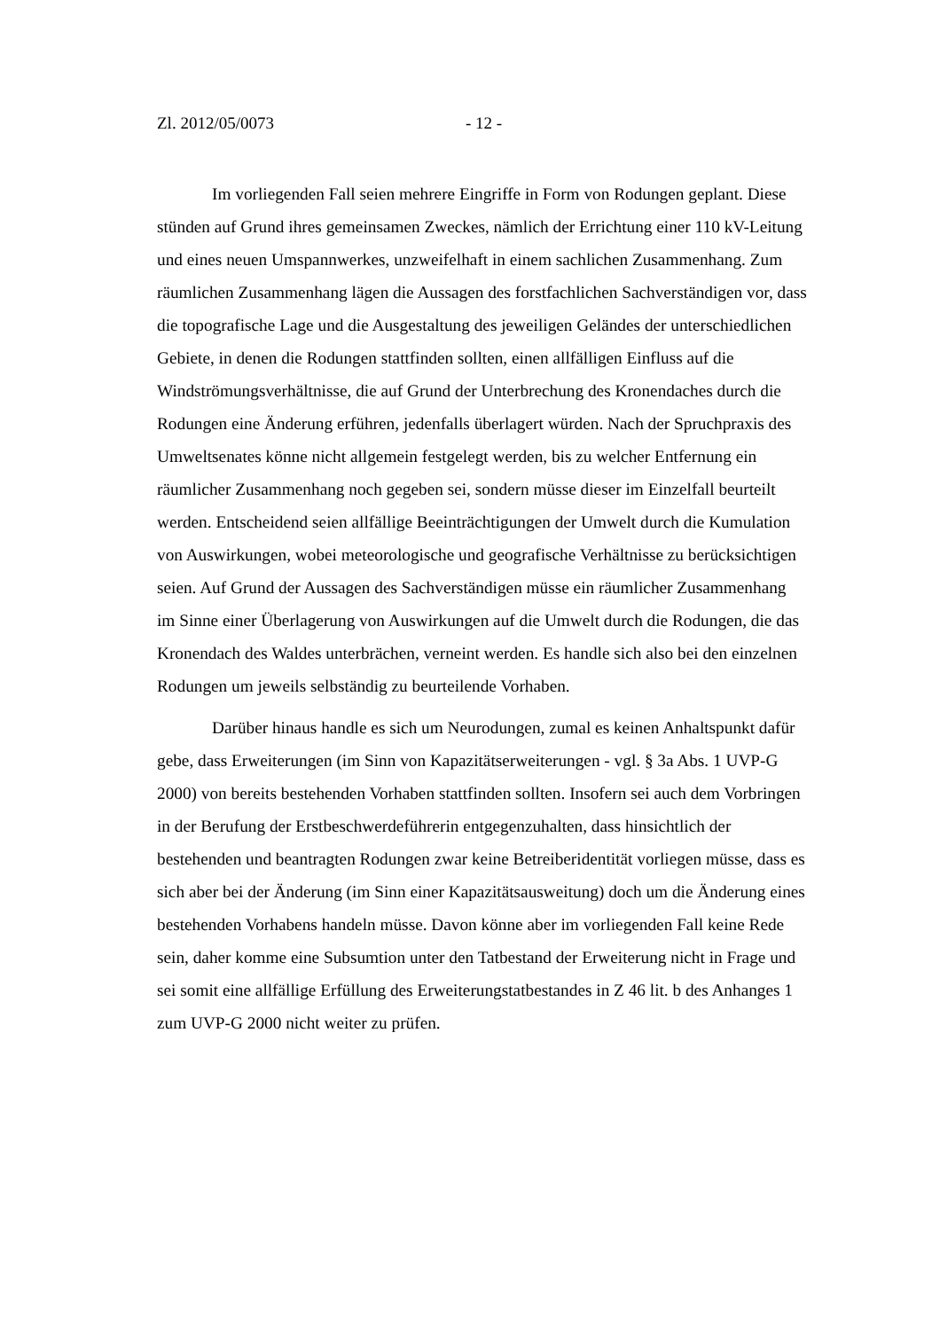Zl. 2012/05/0073 - 12 -
Im vorliegenden Fall seien mehrere Eingriffe in Form von Rodungen geplant. Diese stünden auf Grund ihres gemeinsamen Zweckes, nämlich der Errichtung einer 110 kV-Leitung und eines neuen Umspannwerkes, unzweifelhaft in einem sachlichen Zusammenhang. Zum räumlichen Zusammenhang lägen die Aussagen des forstfachlichen Sachverständigen vor, dass die topografische Lage und die Ausgestaltung des jeweiligen Geländes der unterschiedlichen Gebiete, in denen die Rodungen stattfinden sollten, einen allfälligen Einfluss auf die Windströmungsverhältnisse, die auf Grund der Unterbrechung des Kronendaches durch die Rodungen eine Änderung erführen, jedenfalls überlagert würden. Nach der Spruchpraxis des Umweltsenates könne nicht allgemein festgelegt werden, bis zu welcher Entfernung ein räumlicher Zusammenhang noch gegeben sei, sondern müsse dieser im Einzelfall beurteilt werden. Entscheidend seien allfällige Beeinträchtigungen der Umwelt durch die Kumulation von Auswirkungen, wobei meteorologische und geografische Verhältnisse zu berücksichtigen seien. Auf Grund der Aussagen des Sachverständigen müsse ein räumlicher Zusammenhang im Sinne einer Überlagerung von Auswirkungen auf die Umwelt durch die Rodungen, die das Kronendach des Waldes unterbrächen, verneint werden. Es handle sich also bei den einzelnen Rodungen um jeweils selbständig zu beurteilende Vorhaben.
Darüber hinaus handle es sich um Neurodungen, zumal es keinen Anhaltspunkt dafür gebe, dass Erweiterungen (im Sinn von Kapazitätserweiterungen - vgl. § 3a Abs. 1 UVP-G 2000) von bereits bestehenden Vorhaben stattfinden sollten. Insofern sei auch dem Vorbringen in der Berufung der Erstbeschwerdeführerin entgegenzuhalten, dass hinsichtlich der bestehenden und beantragten Rodungen zwar keine Betreiberidentität vorliegen müsse, dass es sich aber bei der Änderung (im Sinn einer Kapazitätsausweitung) doch um die Änderung eines bestehenden Vorhabens handeln müsse. Davon könne aber im vorliegenden Fall keine Rede sein, daher komme eine Subsumtion unter den Tatbestand der Erweiterung nicht in Frage und sei somit eine allfällige Erfüllung des Erweiterungstatbestandes in Z 46 lit. b des Anhanges 1 zum UVP-G 2000 nicht weiter zu prüfen.